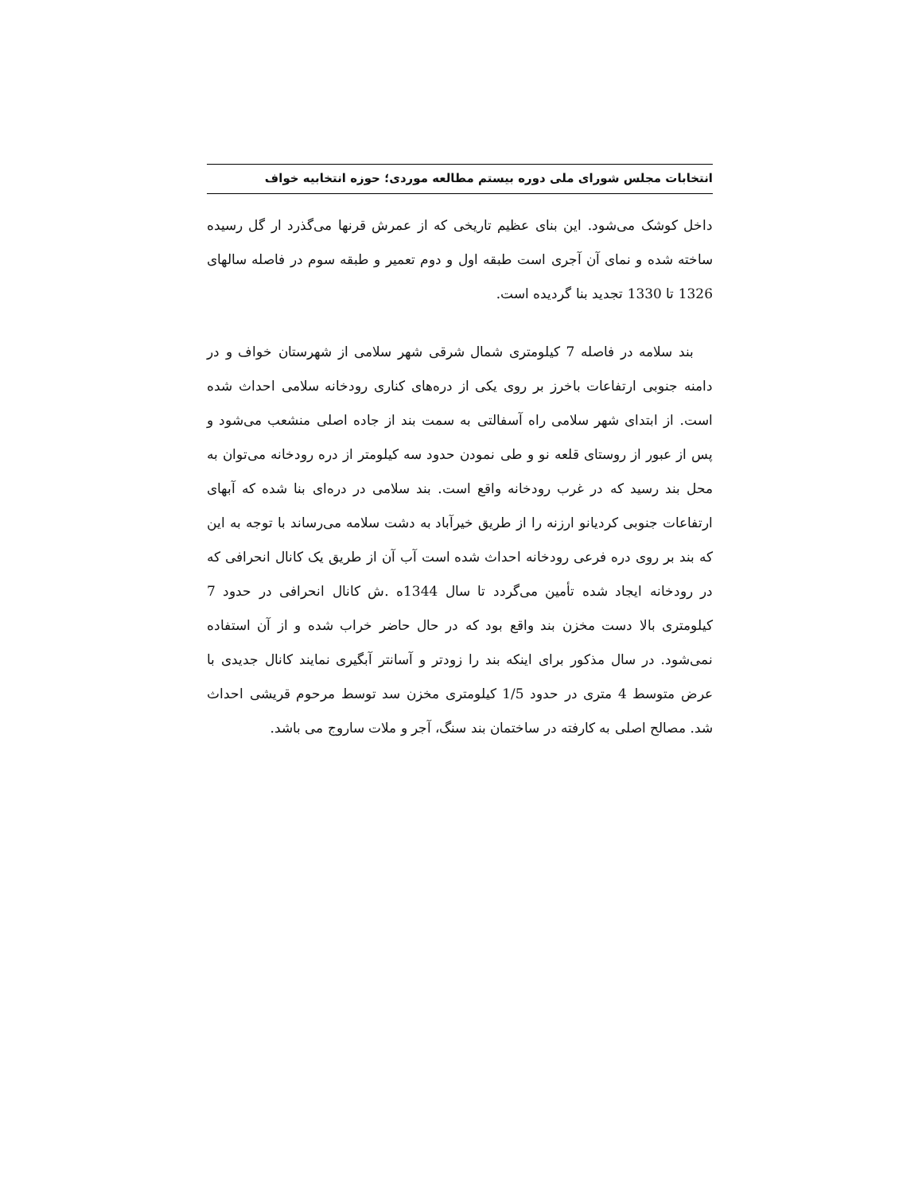انتخابات مجلس شورای ملی دوره بیستم مطالعه موردی؛ حوزه انتخابیه خواف
داخل کوشک می‌شود. این بنای عظیم تاریخی که از عمرش قرنها می‌گذرد ار گل رسیده ساخته شده و نمای آن آجری است طبقه اول و دوم تعمیر و طبقه سوم در فاصله سالهای 1326 تا 1330 تجدید بنا گردیده است.
بند سلامه در فاصله 7 کیلومتری شمال شرقی شهر سلامی از شهرستان خواف و در دامنه جنوبی ارتفاعات باخرز بر روی یکی از دره‌های کناری رودخانه سلامی احداث شده است. از ابتدای شهر سلامی راه آسفالتی به سمت بند از جاده اصلی منشعب می‌شود و پس از عبور از روستای قلعه نو و طی نمودن حدود سه کیلومتر از دره رودخانه می‌توان به محل بند رسید که در غرب رودخانه واقع است. بند سلامی در دره‌ای بنا شده که آبهای ارتفاعات جنوبی کردیانو ارزنه را از طریق خیرآباد به دشت سلامه می‌رساند با توجه به این که بند بر روی دره فرعی رودخانه احداث شده است آب آن از طریق یک کانال انحرافی که در رودخانه ایجاد شده تأمین می‌گردد تا سال 1344ه .ش کانال انحرافی در حدود 7 کیلومتری بالا دست مخزن بند واقع بود که در حال حاضر خراب شده و از آن استفاده نمی‌شود. در سال مذکور برای اینکه بند را زودتر و آسانتر آبگیری نمایند کانال جدیدی با عرض متوسط 4 متری در حدود 1/5 کیلومتری مخزن سد توسط مرحوم قریشی احداث شد. مصالح اصلی به کارفته در ساختمان بند سنگ، آجر و ملات ساروج می باشد.